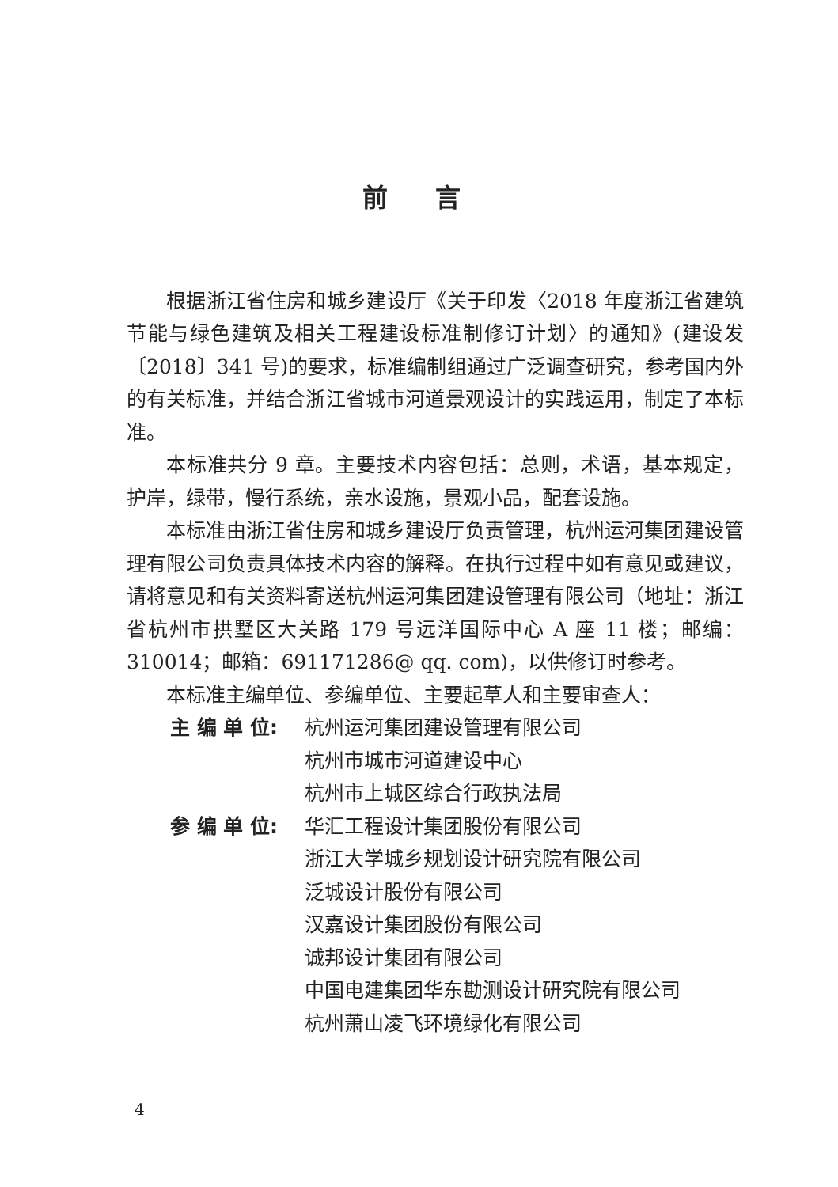前言
根据浙江省住房和城乡建设厅《关于印发〈2018 年度浙江省建筑节能与绿色建筑及相关工程建设标准制修订计划〉的通知》(建设发〔2018〕341 号)的要求，标准编制组通过广泛调查研究，参考国内外的有关标准，并结合浙江省城市河道景观设计的实践运用，制定了本标准。
本标准共分 9 章。主要技术内容包括：总则，术语，基本规定，护岸，绿带，慢行系统，亲水设施，景观小品，配套设施。
本标准由浙江省住房和城乡建设厅负责管理，杭州运河集团建设管理有限公司负责具体技术内容的解释。在执行过程中如有意见或建议，请将意见和有关资料寄送杭州运河集团建设管理有限公司（地址：浙江省杭州市拱墅区大关路 179 号远洋国际中心 A 座 11 楼；邮编：310014；邮箱：691171286@ qq. com)，以供修订时参考。
本标准主编单位、参编单位、主要起草人和主要审查人：
主 编 单 位: 杭州运河集团建设管理有限公司
杭州市城市河道建设中心
杭州市上城区综合行政执法局
参 编 单 位: 华汇工程设计集团股份有限公司
浙江大学城乡规划设计研究院有限公司
泛城设计股份有限公司
汉嘉设计集团股份有限公司
诚邦设计集团有限公司
中国电建集团华东勘测设计研究院有限公司
杭州萧山凌飞环境绿化有限公司
4